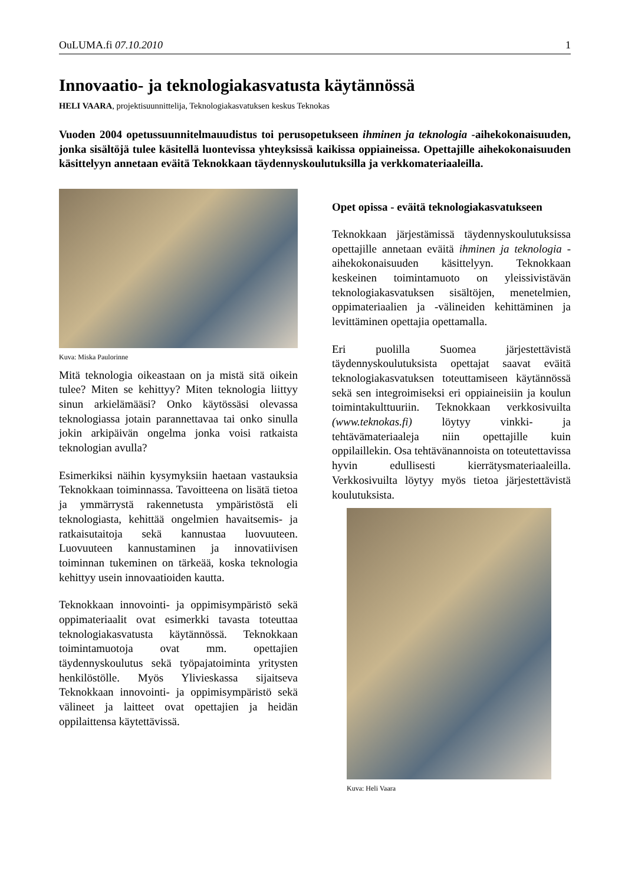OuLUMA.fi 07.10.2010 1
Innovaatio- ja teknologiakasvatusta käytännössä
HELI VAARA, projektisuunnittelija, Teknologiakasvatuksen keskus Teknokas
Vuoden 2004 opetussuunnitelmauudistus toi perusopetukseen ihminen ja teknologia -aihekokonaisuuden, jonka sisältöjä tulee käsitellä luontevissa yhteyksissä kaikissa oppiaineissa. Opettajille aihekokonaisuuden käsittelyyn annetaan eväitä Teknokkaan täydennyskoulutuksilla ja verkkomateriaaleilla.
Kuva: Miska Paulorinne
Mitä teknologia oikeastaan on ja mistä sitä oikein tulee? Miten se kehittyy? Miten teknologia liittyy sinun arkielämääsi? Onko käytössäsi olevassa teknologiassa jotain parannettavaa tai onko sinulla jokin arkipäivän ongelma jonka voisi ratkaista teknologian avulla?
Esimerkiksi näihin kysymyksiin haetaan vastauksia Teknokkaan toiminnassa. Tavoitteena on lisätä tietoa ja ymmärrystä rakennetusta ympäristöstä eli teknologiasta, kehittää ongelmien havaitsemis- ja ratkaisutaitoja sekä kannustaa luovuuteen. Luovuuteen kannustaminen ja innovatiivisen toiminnan tukeminen on tärkeää, koska teknologia kehittyy usein innovaatioiden kautta.
Teknokkaan innovointi- ja oppimisympäristö sekä oppimateriaalit ovat esimerkki tavasta toteuttaa teknologiakasvatusta käytännössä. Teknokkaan toimintamuotoja ovat mm. opettajien täydennyskoulutus sekä työpajatoiminta yritysten henkilöstölle. Myös Ylivieskassa sijaitseva Teknokkaan innovointi- ja oppimisympäristö sekä välineet ja laitteet ovat opettajien ja heidän oppilaittensa käytettävissä.
Opet opissa - eväitä teknologiakasvatukseen
Teknokkaan järjestämissä täydennyskoulutuksissa opettajille annetaan eväitä ihminen ja teknologia -aihekokonaisuuden käsittelyyn. Teknokkaan keskeinen toimintamuoto on yleissivistävän teknologiakasvatuksen sisältöjen, menetelmien, oppimateriaalien ja -välineiden kehittäminen ja levittäminen opettajia opettamalla.
Eri puolilla Suomea järjestettävistä täydennyskoulutuksista opettajat saavat eväitä teknologiakasvatuksen toteuttamiseen käytännössä sekä sen integroimiseksi eri oppiaineisiin ja koulun toimintakulttuuriin. Teknokkaan verkkosivuilta (www.teknokas.fi) löytyy vinkki- ja tehtävämateriaaleja niin opettajille kuin oppilaillekin. Osa tehtävänannoista on toteutettavissa hyvin edullisesti kierrätysmateriaaleilla. Verkkosivuilta löytyy myös tietoa järjestettävistä koulutuksista.
Kuva: Heli Vaara